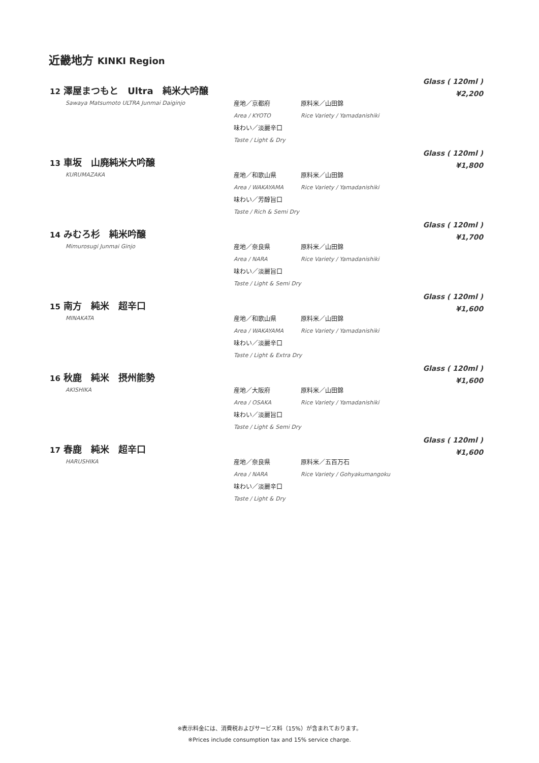近畿地方 KINKI Region
Glass ( 120ml )
¥2,200
12 澤屋まつもと　Ultra　純米大吟醸
Sawaya Matsumoto ULTRA Junmai Daiginjo
産地／京都府 原料米／山田錦
Area / KYOTO Rice Variety / Yamadanishiki
味わい／淡麗辛口
Taste / Light & Dry
Glass ( 120ml )
¥1,800
13 車坂　山廃純米大吟醸
KURUMAZAKA
産地／和歌山県 原料米／山田錦
Area / WAKAYAMA Rice Variety / Yamadanishiki
味わい／芳醇旨口
Taste / Rich & Semi Dry
Glass ( 120ml )
¥1,700
14 みむろ杉　純米吟醸
Mimurosugi Junmai Ginjo
産地／奈良県 原料米／山田錦
Area / NARA Rice Variety / Yamadanishiki
味わい／淡麗旨口
Taste / Light & Semi Dry
Glass ( 120ml )
¥1,600
15 南方　純米　超辛口
MINAKATA
産地／和歌山県 原料米／山田錦
Area / WAKAYAMA Rice Variety / Yamadanishiki
味わい／淡麗辛口
Taste / Light & Extra Dry
Glass ( 120ml )
¥1,600
16 秋鹿　純米　摂州能勢
AKISHIKA
産地／大阪府 原料米／山田錦
Area / OSAKA Rice Variety / Yamadanishiki
味わい／淡麗旨口
Taste / Light & Semi Dry
Glass ( 120ml )
¥1,600
17 春鹿　純米　超辛口
HARUSHIKA
産地／奈良県 原料米／五百万石
Area / NARA Rice Variety / Gohyakumangoku
味わい／淡麗辛口
Taste / Light & Dry
※表示料金には、消費税およびサービス料（15%）が含まれております。
※Prices include consumption tax and 15% service charge.